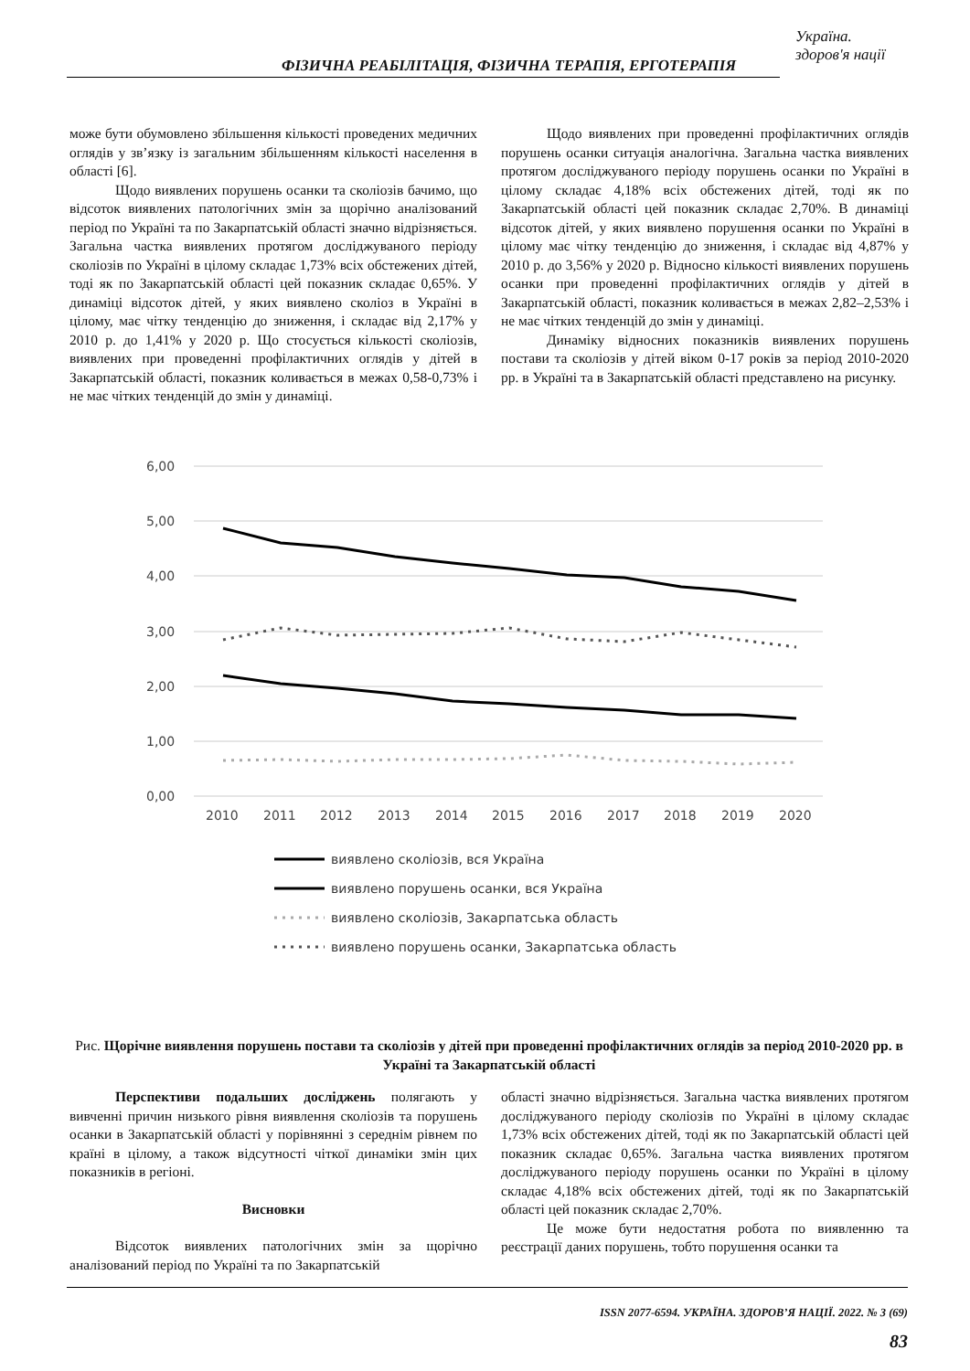Україна.
здоров'я нації
ФІЗИЧНА РЕАБІЛІТАЦІЯ, ФІЗИЧНА ТЕРАПІЯ, ЕРГОТЕРАПІЯ
може бути обумовлено збільшення кількості проведених медичних оглядів у зв’язку із загальним збільшенням кількості населення в області [6].
Щодо виявлених порушень осанки та сколіозів бачимо, що відсоток виявлених патологічних змін за щорічно аналізований період по Україні та по Закарпатській області значно відрізняється. Загальна частка виявлених протягом досліджуваного періоду сколіозів по Україні в цілому складає 1,73% всіх обстежених дітей, тоді як по Закарпатській області цей показник складає 0,65%. У динаміці відсоток дітей, у яких виявлено сколіоз в Україні в цілому, має чітку тенденцію до зниження, і складає від 2,17% у 2010 р. до 1,41% у 2020 р. Що стосується кількості сколіозів, виявлених при проведенні профілактичних оглядів у дітей в Закарпатській області, показник коливається в межах 0,58-0,73% і не має чітких тенденцій до змін у динаміці.
Щодо виявлених при проведенні профілактичних оглядів порушень осанки ситуація аналогічна. Загальна частка виявлених протягом досліджуваного періоду порушень осанки по Україні в цілому складає 4,18% всіх обстежених дітей, тоді як по Закарпатській області цей показник складає 2,70%. В динаміці відсоток дітей, у яких виявлено порушення осанки по Україні в цілому має чітку тенденцію до зниження, і складає від 4,87% у 2010 р. до 3,56% у 2020 р. Відносно кількості виявлених порушень осанки при проведенні профілактичних оглядів у дітей в Закарпатській області, показник коливається в межах 2,82–2,53% і не має чітких тенденцій до змін у динаміці.
Динаміку відносних показників виявлених порушень постави та сколіозів у дітей віком 0-17 років за період 2010-2020 рр. в Україні та в Закарпатській області представлено на рисунку.
6,00
5,00
4,00
3,00
2,00
1,00
0,00
2010
2011
2012
2013
2014
2015
2016
2017
2018
2019
2020
виявлено сколіозів, вся Україна
виявлено порушень осанки, вся Україна
виявлено сколіозів, Закарпатська область
виявлено порушень осанки, Закарпатська область
Рис. Щорічне виявлення порушень постави та сколіозів у дітей при проведенні профілактичних оглядів за період 2010-2020 рр. в Україні та Закарпатській області
Перспективи подальших досліджень полягають у вивченні причин низького рівня виявлення сколіозів та порушень осанки в Закарпатській області у порівнянні з середнім рівнем по країні в цілому, а також відсутності чіткої динаміки змін цих показників в регіоні.
Висновки
Відсоток виявлених патологічних змін за щорічно аналізований період по Україні та по Закарпатській
області значно відрізняється. Загальна частка виявлених протягом досліджуваного періоду сколіозів по Україні в цілому складає 1,73% всіх обстежених дітей, тоді як по Закарпатській області цей показник складає 0,65%. Загальна частка виявлених протягом досліджуваного періоду порушень осанки по Україні в цілому складає 4,18% всіх обстежених дітей, тоді як по Закарпатській області цей показник складає 2,70%.
Це може бути недостатня робота по виявленню та реєстрації даних порушень, тобто порушення осанки та
ISSN 2077-6594. УКРАЇНА. ЗДОРОВ’Я НАЦІЇ. 2022. № 3 (69)
83